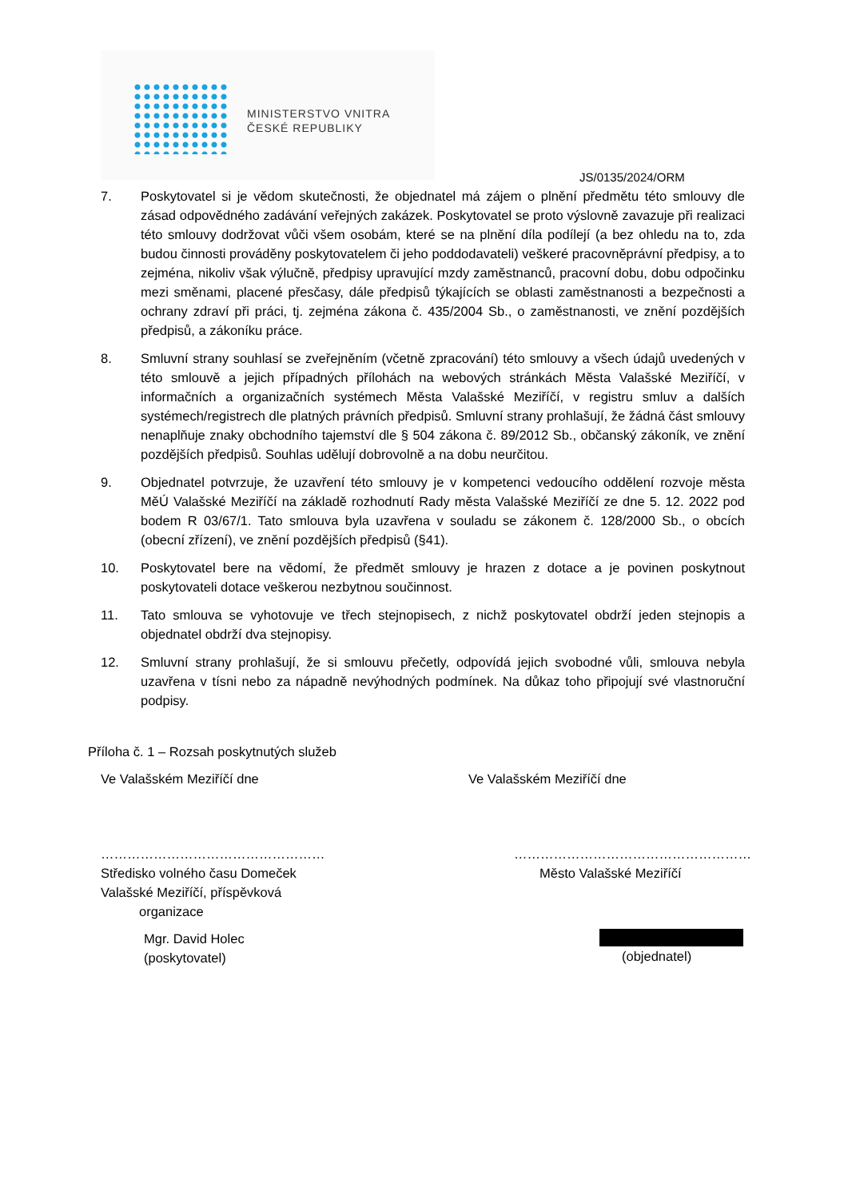MINISTERSTVO VNITRA
ČESKÉ REPUBLIKY
JS/0135/2024/ORM
7. Poskytovatel si je vědom skutečnosti, že objednatel má zájem o plnění předmětu této smlouvy dle zásad odpovědného zadávání veřejných zakázek. Poskytovatel se proto výslovně zavazuje při realizaci této smlouvy dodržovat vůči všem osobám, které se na plnění díla podílejí (a bez ohledu na to, zda budou činnosti prováděny poskytovatelem či jeho poddodavateli) veškeré pracovněprávní předpisy, a to zejména, nikoliv však výlučně, předpisy upravující mzdy zaměstnanců, pracovní dobu, dobu odpočinku mezi směnami, placené přesčasy, dále předpisů týkajících se oblasti zaměstnanosti a bezpečnosti a ochrany zdraví při práci, tj. zejména zákona č. 435/2004 Sb., o zaměstnanosti, ve znění pozdějších předpisů, a zákoníku práce.
8. Smluvní strany souhlasí se zveřejněním (včetně zpracování) této smlouvy a všech údajů uvedených v této smlouvě a jejich případných přílohách na webových stránkách Města Valašské Meziříčí, v informačních a organizačních systémech Města Valašské Meziříčí, v registru smluv a dalších systémech/registrech dle platných právních předpisů. Smluvní strany prohlašují, že žádná část smlouvy nenaplňuje znaky obchodního tajemství dle § 504 zákona č. 89/2012 Sb., občanský zákoník, ve znění pozdějších předpisů. Souhlas udělují dobrovolně a na dobu neurčitou.
9. Objednatel potvrzuje, že uzavření této smlouvy je v kompetenci vedoucího oddělení rozvoje města MěÚ Valašské Meziříčí na základě rozhodnutí Rady města Valašské Meziříčí ze dne 5. 12. 2022 pod bodem R 03/67/1. Tato smlouva byla uzavřena v souladu se zákonem č. 128/2000 Sb., o obcích (obecní zřízení), ve znění pozdějších předpisů (§41).
10. Poskytovatel bere na vědomí, že předmět smlouvy je hrazen z dotace a je povinen poskytnout poskytovateli dotace veškerou nezbytnou součinnost.
11. Tato smlouva se vyhotovuje ve třech stejnopisech, z nichž poskytovatel obdrží jeden stejnopis a objednatel obdrží dva stejnopisy.
12. Smluvní strany prohlašují, že si smlouvu přečetly, odpovídá jejich svobodné vůli, smlouva nebyla uzavřena v tísni nebo za nápadně nevýhodných podmínek. Na důkaz toho připojují své vlastnoruční podpisy.
Příloha č. 1 – Rozsah poskytnutých služeb
Ve Valašském Meziříčí dne Ve Valašském Meziříčí dne
……………………………………………
Středisko volného času Domeček
Valašské Meziříčí, příspěvková
organizace
………………………………………………
Město Valašské Meziříčí
Mgr. David Holec
(poskytovatel)
(objednatel)